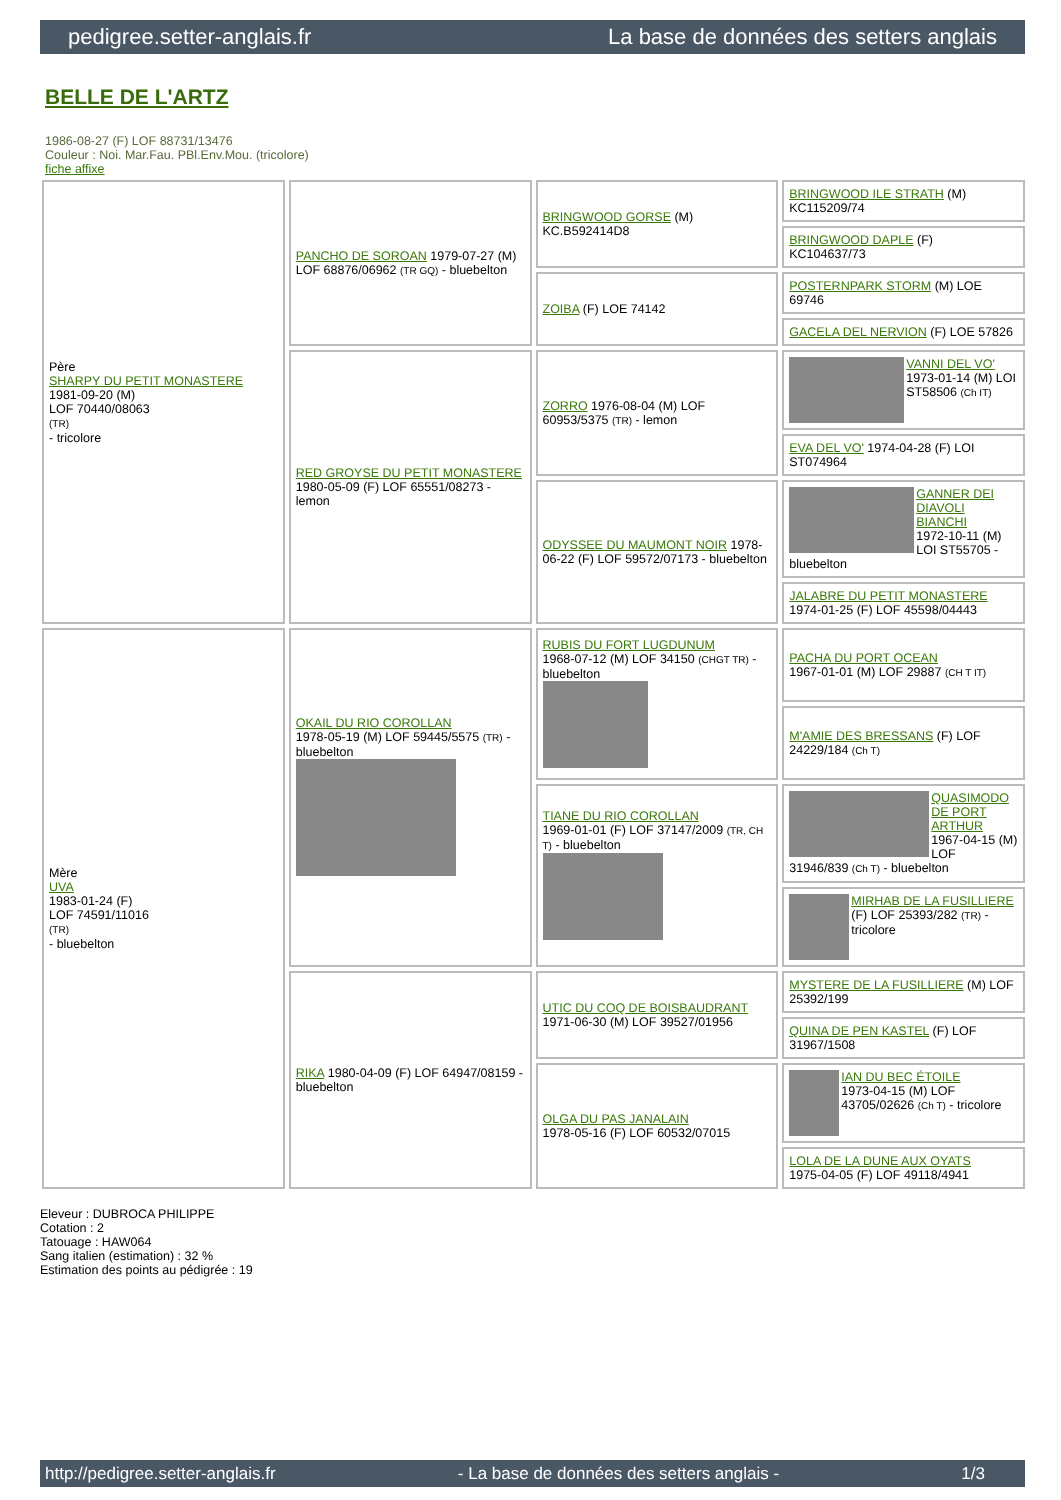pedigree.setter-anglais.fr La base de données des setters anglais
BELLE DE L'ARTZ
1986-08-27 (F) LOF 88731/13476
Couleur : Noi. Mar.Fau. PBl.Env.Mou. (tricolore)
fiche affixe
| Père SHARPY DU PETIT MONASTERE 1981-09-20 (M) LOF 70440/08063 (TR) - tricolore | PANCHO DE SOROAN 1979-07-27 (M) LOF 68876/06962 (TR GQ) - bluebelton | BRINGWOOD GORSE (M) KC.B592414D8 | BRINGWOOD ILE STRATH (M) KC115209/74 |
| | | | BRINGWOOD DAPLE (F) KC104637/73 |
| | | ZOIBA (F) LOE 74142 | POSTERNPARK STORM (M) LOE 69746 |
| | | | GACELA DEL NERVION (F) LOE 57826 |
| | RED GROYSE DU PETIT MONASTERE 1980-05-09 (F) LOF 65551/08273 - lemon | ZORRO 1976-08-04 (M) LOF 60953/5375 (TR) - lemon | VANNI DEL VO' 1973-01-14 (M) LOI ST58506 (Ch IT) |
| | | | EVA DEL VO' 1974-04-28 (F) LOI ST074964 |
| | | ODYSSEE DU MAUMONT NOIR 1978-06-22 (F) LOF 59572/07173 - bluebelton | GANNER DEI DIAVOLI BIANCHI 1972-10-11 (M) LOI ST55705 - bluebelton |
| | | | JALABRE DU PETIT MONASTERE 1974-01-25 (F) LOF 45598/04443 |
| Mère UVA 1983-01-24 (F) LOF 74591/11016 (TR) - bluebelton | OKAIL DU RIO COROLLAN 1978-05-19 (M) LOF 59445/5575 (TR) - bluebelton | RUBIS DU FORT LUGDUNUM 1968-07-12 (M) LOF 34150 (CHGT TR) - bluebelton | PACHA DU PORT OCEAN 1967-01-01 (M) LOF 29887 (CH T IT) |
| | | | M'AMIE DES BRESSANS (F) LOF 24229/184 (Ch T) |
| | | TIANE DU RIO COROLLAN 1969-01-01 (F) LOF 37147/2009 (TR, CH T) - bluebelton | QUASIMODO DE PORT ARTHUR 1967-04-15 (M) LOF 31946/839 (Ch T) - bluebelton |
| | | | MIRHAB DE LA FUSILLIERE (F) LOF 25393/282 (TR) - tricolore |
| | RIKA 1980-04-09 (F) LOF 64947/08159 - bluebelton | UTIC DU COQ DE BOISBAUDRANT 1971-06-30 (M) LOF 39527/01956 | MYSTERE DE LA FUSILLIERE (M) LOF 25392/199 |
| | | | QUINA DE PEN KASTEL (F) LOF 31967/1508 |
| | | OLGA DU PAS JANALAIN 1978-05-16 (F) LOF 60532/07015 | IAN DU BEC ÉTOILE 1973-04-15 (M) LOF 43705/02626 (Ch T) - tricolore |
| | | | LOLA DE LA DUNE AUX OYATS 1975-04-05 (F) LOF 49118/4941 |
Eleveur : DUBROCA PHILIPPE
Cotation : 2
Tatouage : HAW064
Sang italien (estimation) : 32 %
Estimation des points au pédigrée : 19
http://pedigree.setter-anglais.fr - La base de données des setters anglais - 1/3